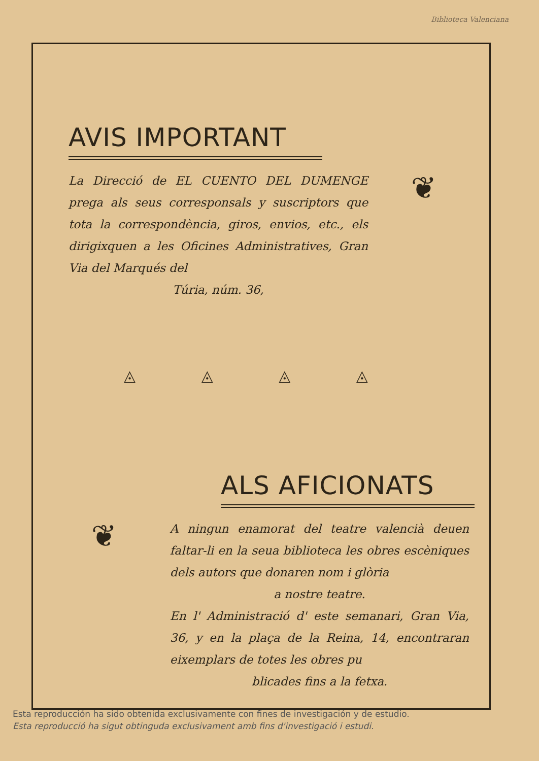Biblioteca Valenciana
AVIS IMPORTANT
La Direcció de EL CUENTO DEL DUMENGE prega als seus corresponsals y suscriptors que tota la correspondència, giros, envios, etc., els dirigixquen a les Oficines Administratives, Gran Via del Marqués del
Túria, núm. 36,
❦
◬ ◬ ◬ ◬
ALS AFICIONATS
❦
A ningun enamorat del teatre valencià deuen faltar-li en la seua biblioteca les obres escèniques dels autors que donaren nom i glòria
a nostre teatre.
En l' Administració d' este semanari, Gran Via, 36, y en la plaça de la Reina, 14, encontraran eixemplars de totes les obres pu
blicades fins a la fetxa.
Esta reproducción ha sido obtenida exclusivamente con fines de investigación y de estudio.
Esta reproducció ha sigut obtinguda exclusivament amb fins d'investigació i estudi.